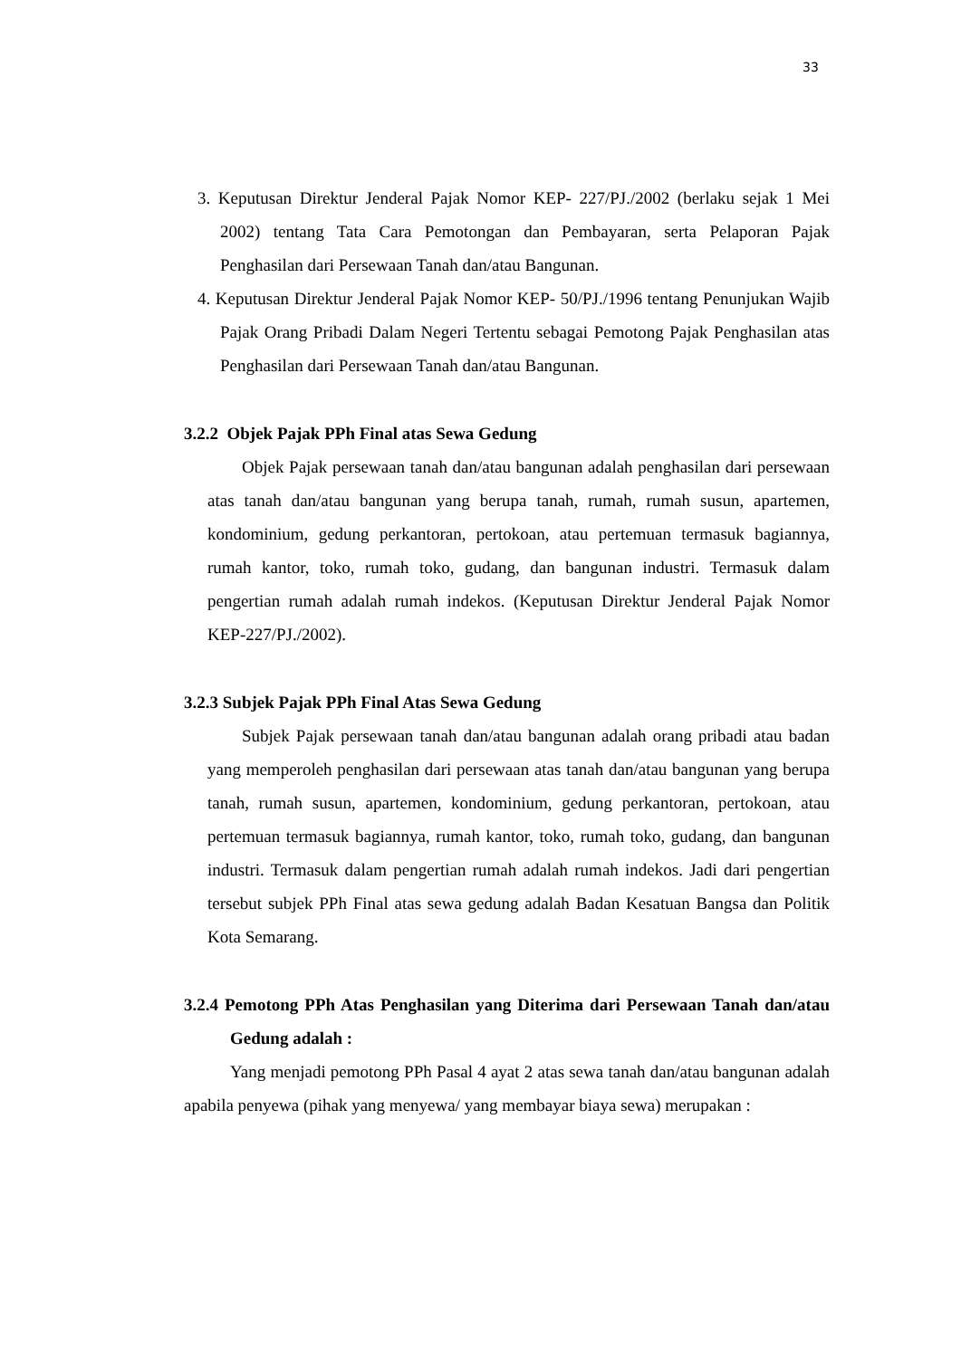33
3. Keputusan Direktur Jenderal Pajak Nomor KEP- 227/PJ./2002 (berlaku sejak 1 Mei 2002) tentang Tata Cara Pemotongan dan Pembayaran, serta Pelaporan Pajak Penghasilan dari Persewaan Tanah dan/atau Bangunan.
4. Keputusan Direktur Jenderal Pajak Nomor KEP- 50/PJ./1996 tentang Penunjukan Wajib Pajak Orang Pribadi Dalam Negeri Tertentu sebagai Pemotong Pajak Penghasilan atas Penghasilan dari Persewaan Tanah dan/atau Bangunan.
3.2.2 Objek Pajak PPh Final atas Sewa Gedung
Objek Pajak persewaan tanah dan/atau bangunan adalah penghasilan dari persewaan atas tanah dan/atau bangunan yang berupa tanah, rumah, rumah susun, apartemen, kondominium, gedung perkantoran, pertokoan, atau pertemuan termasuk bagiannya, rumah kantor, toko, rumah toko, gudang, dan bangunan industri. Termasuk dalam pengertian rumah adalah rumah indekos. (Keputusan Direktur Jenderal Pajak Nomor KEP-227/PJ./2002).
3.2.3 Subjek Pajak PPh Final Atas Sewa Gedung
Subjek Pajak persewaan tanah dan/atau bangunan adalah orang pribadi atau badan yang memperoleh penghasilan dari persewaan atas tanah dan/atau bangunan yang berupa tanah, rumah susun, apartemen, kondominium, gedung perkantoran, pertokoan, atau pertemuan termasuk bagiannya, rumah kantor, toko, rumah toko, gudang, dan bangunan industri. Termasuk dalam pengertian rumah adalah rumah indekos. Jadi dari pengertian tersebut subjek PPh Final atas sewa gedung adalah Badan Kesatuan Bangsa dan Politik Kota Semarang.
3.2.4 Pemotong PPh Atas Penghasilan yang Diterima dari Persewaan Tanah dan/atau Gedung adalah :
Yang menjadi pemotong PPh Pasal 4 ayat 2 atas sewa tanah dan/atau bangunan adalah apabila penyewa (pihak yang menyewa/ yang membayar biaya sewa) merupakan :